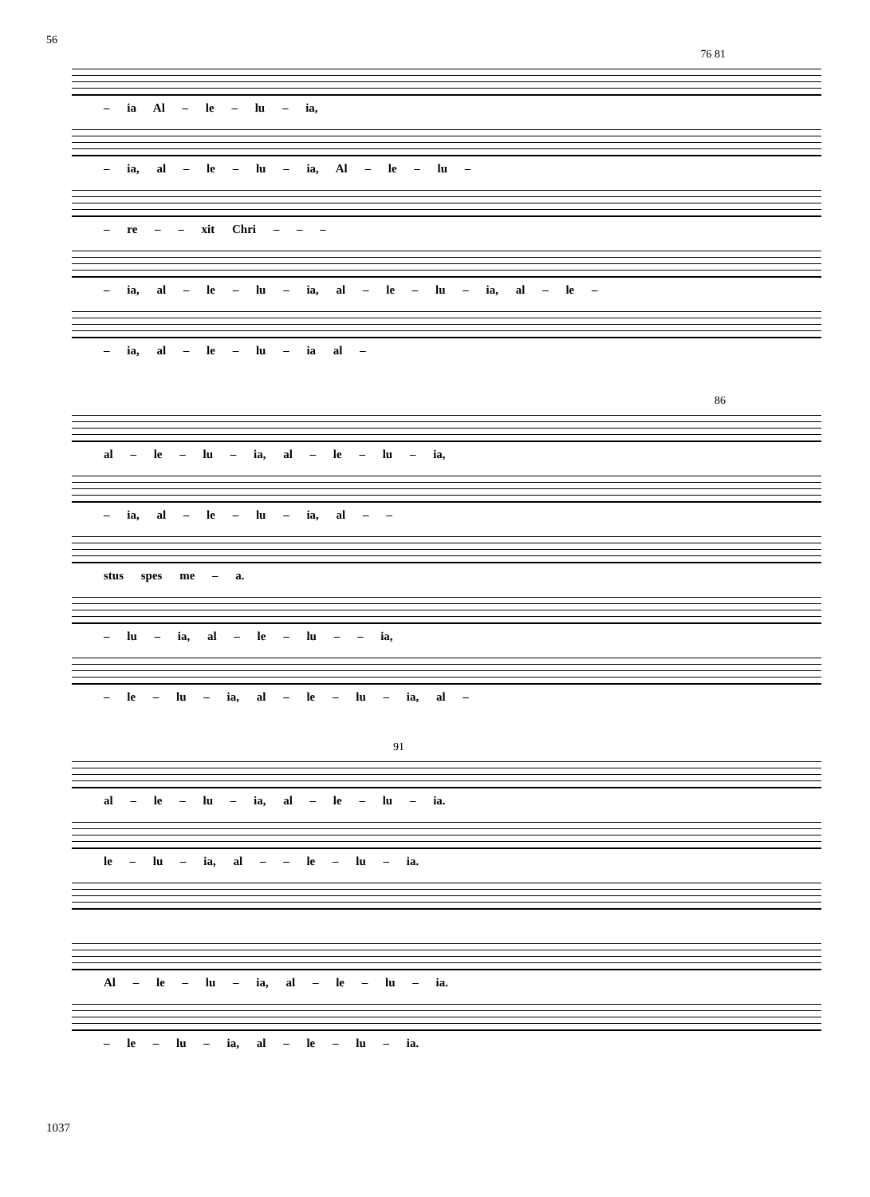56
76 81
– ia Al – le – lu – ia,
– ia, al – le – lu – ia, Al – le – lu –
– re – – xit Chri – – –
– ia, al – le – lu – ia, al – le – lu – ia, al – le –
– ia, al – le – lu – ia al –
86
al – le – lu – ia, al – le – lu – ia,
– ia, al – le – lu – ia, al – –
stus spes me – a.
– lu – ia, al – le – lu – – ia,
– le – lu – ia, al – le – lu – ia, al –
91
al – le – lu – ia, al – le – lu – ia.
le – lu – ia, al – – le – lu – ia.
Al – le – lu – ia, al – le – lu – ia.
– le – lu – ia, al – le – lu – ia.
1037